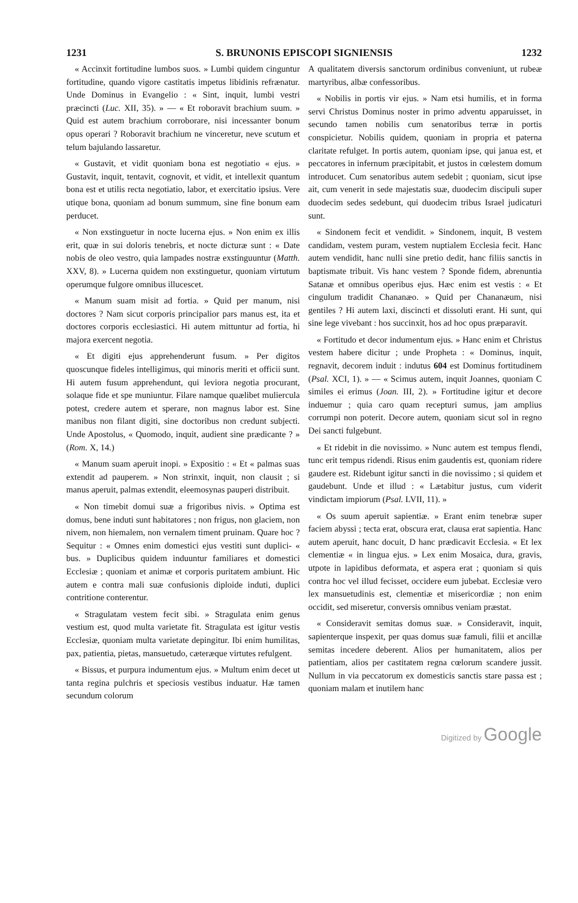1231 S. BRUNONIS EPISCOPI SIGNIENSIS 1232
« Accinxit fortitudine lumbos suos. » Lumbi quidem cinguntur fortitudine, quando vigore castitatis impetus libidinis refrænatur. Unde Dominus in Evangelio : « Sint, inquit, lumbi vestri præcincti (Luc. XII, 35). » — « Et roboravit brachium suum. » Quid est autem brachium corroborare, nisi incessanter bonum opus operari ? Roboravit brachium ne vinceretur, neve scutum et telum bajulando lassaretur.
« Gustavit, et vidit quoniam bona est negotiatio « ejus. » Gustavit, inquit, tentavit, cognovit, et vidit, et intellexit quantum bona est et utilis recta negotiatio, labor, et exercitatio ipsius. Vere utique bona, quoniam ad bonum summum, sine fine bonum eam perducet.
« Non exstinguetur in nocte lucerna ejus. » Non enim ex illis erit, quæ in sui doloris tenebris, et nocte dicturæ sunt : « Date nobis de oleo vestro, quia lampades nostræ exstinguuntur (Matth. XXV, 8). » Lucerna quidem non exstinguetur, quoniam virtutum operumque fulgore omnibus illucescet.
« Manum suam misit ad fortia. » Quid per manum, nisi doctores ? Nam sicut corporis principalior pars manus est, ita et doctores corporis ecclesiastici. Hi autem mittuntur ad fortia, hi majora exercent negotia.
« Et digiti ejus apprehenderunt fusum. » Per digitos quoscunque fideles intelligimus, qui minoris meriti et officii sunt. Hi autem fusum apprehendunt, qui leviora negotia procurant, solaque fide et spe muniuntur. Filare namque quælibet muliercula potest, credere autem et sperare, non magnus labor est. Sine manibus non filant digiti, sine doctoribus non credunt subjecti. Unde Apostolus, « Quomodo, inquit, audient sine prædicante ? » (Rom. X, 14.)
« Manum suam aperuit inopi. » Expositio : « Et « palmas suas extendit ad pauperem. » Non strinxit, inquit, non clausit ; si manus aperuit, palmas extendit, eleemosynas pauperi distribuit.
« Non timebit domui suæ a frigoribus nivis. » Optima est domus, bene induti sunt habitatores ; non frigus, non glaciem, non nivem, non hiemalem, non vernalem timent pruinam. Quare hoc ? Sequitur : « Omnes enim domestici ejus vestiti sunt duplici- « bus. » Duplicibus quidem induuntur familiares et domestici Ecclesiæ ; quoniam et animæ et corporis puritatem ambiunt. Hic autem e contra mali suæ confusionis diploide induti, duplici contritione conterentur.
« Stragulatam vestem fecit sibi. » Stragulata enim genus vestium est, quod multa varietate fit. Stragulata est igitur vestis Ecclesiæ, quoniam multa varietate depingitur. Ibi enim humilitas, pax, patientia, pietas, mansuetudo, cæteræque virtutes refulgent.
« Bissus, et purpura indumentum ejus. » Multum enim decet ut tanta regina pulchris et speciosis vestibus induatur. Hæ tamen secundum colorum
A qualitatem diversis sanctorum ordinibus conveniunt, ut rubeæ martyribus, albæ confessoribus.
« Nobilis in portis vir ejus. » Nam etsi humilis, et in forma servi Christus Dominus noster in primo adventu apparuisset, in secundo tamen nobilis cum senatoribus terræ in portis conspicietur. Nobilis quidem, quoniam in propria et paterna claritate refulget. In portis autem, quoniam ipse, qui janua est, et peccatores in infernum præcipitabit, et justos in cœlestem domum introducet. Cum senatoribus autem sedebit ; quoniam, sicut ipse ait, cum venerit in sede majestatis suæ, duodecim discipuli super duodecim sedes sedebunt, qui duodecim tribus Israel judicaturi sunt.
« Sindonem fecit et vendidit. » Sindonem, inquit, B vestem candidam, vestem puram, vestem nuptialem Ecclesia fecit. Hanc autem vendidit, hanc nulli sine pretio dedit, hanc filiis sanctis in baptismate tribuit. Vis hanc vestem ? Sponde fidem, abrenuntia Satanæ et omnibus operibus ejus. Hæc enim est vestis : « Et cingulum tradidit Chananæo. » Quid per Chananæum, nisi gentiles ? Hi autem laxi, discincti et dissoluti erant. Hi sunt, qui sine lege vivebant : hos succinxit, hos ad hoc opus præparavit.
« Fortitudo et decor indumentum ejus. » Hanc enim et Christus vestem habere dicitur ; unde Propheta : « Dominus, inquit, regnavit, decorem induit : indutus 604 est Dominus fortitudinem (Psal. XCI, 1). » — « Scimus autem, inquit Joannes, quoniam C similes ei erimus (Joan. III, 2). » Fortitudine igitur et decore induemur ; quia caro quam recepturi sumus, jam amplius corrumpi non poterit. Decore autem, quoniam sicut sol in regno Dei sancti fulgebunt.
« Et ridebit in die novissimo. » Nunc autem est tempus flendi, tunc erit tempus ridendi. Risus enim gaudentis est, quoniam ridere gaudere est. Ridebunt igitur sancti in die novissimo ; si quidem et gaudebunt. Unde et illud : « Lætabitur justus, cum viderit vindictam impiorum (Psal. LVII, 11). »
« Os suum aperuit sapientiæ. » Erant enim tenebræ super faciem abyssi ; tecta erat, obscura erat, clausa erat sapientia. Hanc autem aperuit, hanc docuit, D hanc prædicavit Ecclesia. « Et lex clementiæ « in lingua ejus. » Lex enim Mosaica, dura, gravis, utpote in lapidibus deformata, et aspera erat ; quoniam si quis contra hoc vel illud fecisset, occidere eum jubebat. Ecclesiæ vero lex mansuetudinis est, clementiæ et misericordiæ ; non enim occidit, sed miseretur, conversis omnibus veniam præstat.
« Consideravit semitas domus suæ. » Consideravit, inquit, sapienterque inspexit, per quas domus suæ famuli, filii et ancillæ semitas incedere deberent. Alios per humanitatem, alios per patientiam, alios per castitatem regna cœlorum scandere jussit. Nullum in via peccatorum ex domesticis sanctis stare passa est ; quoniam malam et inutilem hanc
Digitized by Google